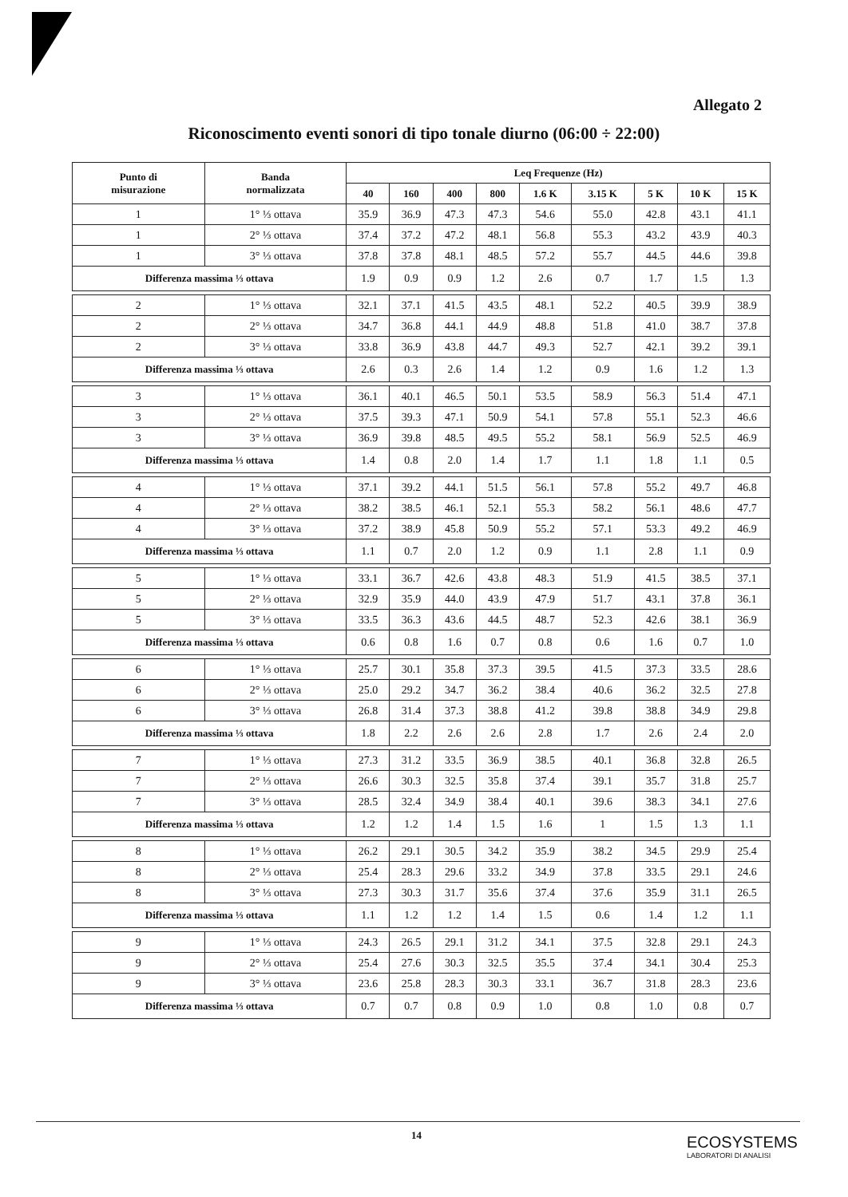Allegato 2
Riconoscimento eventi sonori di tipo tonale diurno (06:00 ÷ 22:00)
| Punto di misurazione | Banda normalizzata | Leq Frequenze (Hz) | | | | | | | | |
| --- | --- | --- | --- | --- | --- | --- | --- | --- | --- | --- |
| | | 40 | 160 | 400 | 800 | 1.6 K | 3.15 K | 5 K | 10 K | 15 K |
| 1 | 1° ⅓ ottava | 35.9 | 36.9 | 47.3 | 47.3 | 54.6 | 55.0 | 42.8 | 43.1 | 41.1 |
| 1 | 2° ⅓ ottava | 37.4 | 37.2 | 47.2 | 48.1 | 56.8 | 55.3 | 43.2 | 43.9 | 40.3 |
| 1 | 3° ⅓ ottava | 37.8 | 37.8 | 48.1 | 48.5 | 57.2 | 55.7 | 44.5 | 44.6 | 39.8 |
| Differenza massima ⅓ ottava | | 1.9 | 0.9 | 0.9 | 1.2 | 2.6 | 0.7 | 1.7 | 1.5 | 1.3 |
| 2 | 1° ⅓ ottava | 32.1 | 37.1 | 41.5 | 43.5 | 48.1 | 52.2 | 40.5 | 39.9 | 38.9 |
| 2 | 2° ⅓ ottava | 34.7 | 36.8 | 44.1 | 44.9 | 48.8 | 51.8 | 41.0 | 38.7 | 37.8 |
| 2 | 3° ⅓ ottava | 33.8 | 36.9 | 43.8 | 44.7 | 49.3 | 52.7 | 42.1 | 39.2 | 39.1 |
| Differenza massima ⅓ ottava | | 2.6 | 0.3 | 2.6 | 1.4 | 1.2 | 0.9 | 1.6 | 1.2 | 1.3 |
| 3 | 1° ⅓ ottava | 36.1 | 40.1 | 46.5 | 50.1 | 53.5 | 58.9 | 56.3 | 51.4 | 47.1 |
| 3 | 2° ⅓ ottava | 37.5 | 39.3 | 47.1 | 50.9 | 54.1 | 57.8 | 55.1 | 52.3 | 46.6 |
| 3 | 3° ⅓ ottava | 36.9 | 39.8 | 48.5 | 49.5 | 55.2 | 58.1 | 56.9 | 52.5 | 46.9 |
| Differenza massima ⅓ ottava | | 1.4 | 0.8 | 2.0 | 1.4 | 1.7 | 1.1 | 1.8 | 1.1 | 0.5 |
| 4 | 1° ⅓ ottava | 37.1 | 39.2 | 44.1 | 51.5 | 56.1 | 57.8 | 55.2 | 49.7 | 46.8 |
| 4 | 2° ⅓ ottava | 38.2 | 38.5 | 46.1 | 52.1 | 55.3 | 58.2 | 56.1 | 48.6 | 47.7 |
| 4 | 3° ⅓ ottava | 37.2 | 38.9 | 45.8 | 50.9 | 55.2 | 57.1 | 53.3 | 49.2 | 46.9 |
| Differenza massima ⅓ ottava | | 1.1 | 0.7 | 2.0 | 1.2 | 0.9 | 1.1 | 2.8 | 1.1 | 0.9 |
| 5 | 1° ⅓ ottava | 33.1 | 36.7 | 42.6 | 43.8 | 48.3 | 51.9 | 41.5 | 38.5 | 37.1 |
| 5 | 2° ⅓ ottava | 32.9 | 35.9 | 44.0 | 43.9 | 47.9 | 51.7 | 43.1 | 37.8 | 36.1 |
| 5 | 3° ⅓ ottava | 33.5 | 36.3 | 43.6 | 44.5 | 48.7 | 52.3 | 42.6 | 38.1 | 36.9 |
| Differenza massima ⅓ ottava | | 0.6 | 0.8 | 1.6 | 0.7 | 0.8 | 0.6 | 1.6 | 0.7 | 1.0 |
| 6 | 1° ⅓ ottava | 25.7 | 30.1 | 35.8 | 37.3 | 39.5 | 41.5 | 37.3 | 33.5 | 28.6 |
| 6 | 2° ⅓ ottava | 25.0 | 29.2 | 34.7 | 36.2 | 38.4 | 40.6 | 36.2 | 32.5 | 27.8 |
| 6 | 3° ⅓ ottava | 26.8 | 31.4 | 37.3 | 38.8 | 41.2 | 39.8 | 38.8 | 34.9 | 29.8 |
| Differenza massima ⅓ ottava | | 1.8 | 2.2 | 2.6 | 2.6 | 2.8 | 1.7 | 2.6 | 2.4 | 2.0 |
| 7 | 1° ⅓ ottava | 27.3 | 31.2 | 33.5 | 36.9 | 38.5 | 40.1 | 36.8 | 32.8 | 26.5 |
| 7 | 2° ⅓ ottava | 26.6 | 30.3 | 32.5 | 35.8 | 37.4 | 39.1 | 35.7 | 31.8 | 25.7 |
| 7 | 3° ⅓ ottava | 28.5 | 32.4 | 34.9 | 38.4 | 40.1 | 39.6 | 38.3 | 34.1 | 27.6 |
| Differenza massima ⅓ ottava | | 1.2 | 1.2 | 1.4 | 1.5 | 1.6 | 1 | 1.5 | 1.3 | 1.1 |
| 8 | 1° ⅓ ottava | 26.2 | 29.1 | 30.5 | 34.2 | 35.9 | 38.2 | 34.5 | 29.9 | 25.4 |
| 8 | 2° ⅓ ottava | 25.4 | 28.3 | 29.6 | 33.2 | 34.9 | 37.8 | 33.5 | 29.1 | 24.6 |
| 8 | 3° ⅓ ottava | 27.3 | 30.3 | 31.7 | 35.6 | 37.4 | 37.6 | 35.9 | 31.1 | 26.5 |
| Differenza massima ⅓ ottava | | 1.1 | 1.2 | 1.2 | 1.4 | 1.5 | 0.6 | 1.4 | 1.2 | 1.1 |
| 9 | 1° ⅓ ottava | 24.3 | 26.5 | 29.1 | 31.2 | 34.1 | 37.5 | 32.8 | 29.1 | 24.3 |
| 9 | 2° ⅓ ottava | 25.4 | 27.6 | 30.3 | 32.5 | 35.5 | 37.4 | 34.1 | 30.4 | 25.3 |
| 9 | 3° ⅓ ottava | 23.6 | 25.8 | 28.3 | 30.3 | 33.1 | 36.7 | 31.8 | 28.3 | 23.6 |
| Differenza massima ⅓ ottava | | 0.7 | 0.7 | 0.8 | 0.9 | 1.0 | 0.8 | 1.0 | 0.8 | 0.7 |
14
ECOSYSTEMS
LABORATORI DI ANALISI